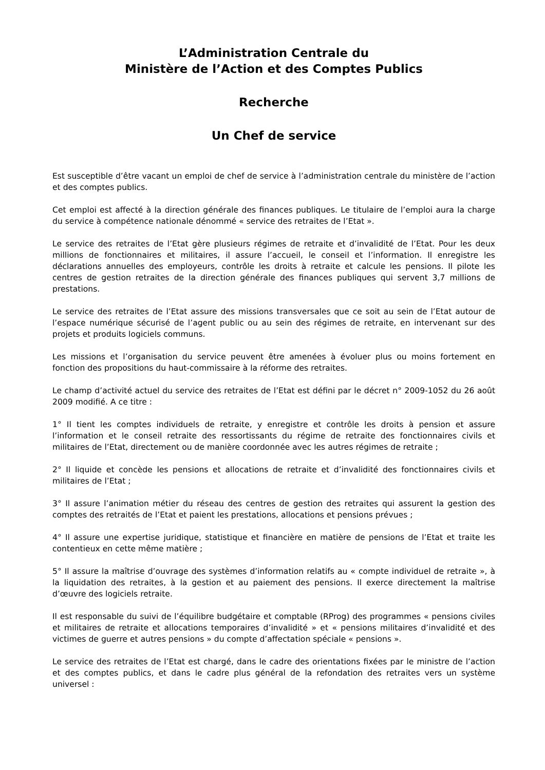L’Administration Centrale du
Ministère de l’Action et des Comptes Publics
Recherche
Un Chef de service
Est susceptible d’être vacant un emploi de chef de service à l’administration centrale du ministère de l’action et des comptes publics.
Cet emploi est affecté à la direction générale des finances publiques. Le titulaire de l’emploi aura la charge du service à compétence nationale dénommé « service des retraites de l’Etat ».
Le service des retraites de l’Etat gère plusieurs régimes de retraite et d’invalidité de l’Etat. Pour les deux millions de fonctionnaires et militaires, il assure l’accueil, le conseil et l’information. Il enregistre les déclarations annuelles des employeurs, contrôle les droits à retraite et calcule les pensions. Il pilote les centres de gestion retraites de la direction générale des finances publiques qui servent 3,7 millions de prestations.
Le service des retraites de l’Etat assure des missions transversales que ce soit au sein de l’Etat autour de l’espace numérique sécurisé de l’agent public ou au sein des régimes de retraite, en intervenant sur des projets et produits logiciels communs.
Les missions et l’organisation du service peuvent être amenées à évoluer plus ou moins fortement en fonction des propositions du haut-commissaire à la réforme des retraites.
Le champ d’activité actuel du service des retraites de l’Etat est défini par le décret n° 2009-1052 du 26 août 2009 modifié. A ce titre :
1° Il tient les comptes individuels de retraite, y enregistre et contrôle les droits à pension et assure l’information et le conseil retraite des ressortissants du régime de retraite des fonctionnaires civils et militaires de l’Etat, directement ou de manière coordonnée avec les autres régimes de retraite ;
2° Il liquide et concède les pensions et allocations de retraite et d’invalidité des fonctionnaires civils et militaires de l’Etat ;
3° Il assure l’animation métier du réseau des centres de gestion des retraites qui assurent la gestion des comptes des retraités de l’Etat et paient les prestations, allocations et pensions prévues ;
4° Il assure une expertise juridique, statistique et financière en matière de pensions de l’Etat et traite les contentieux en cette même matière ;
5° Il assure la maîtrise d’ouvrage des systèmes d’information relatifs au « compte individuel de retraite », à la liquidation des retraites, à la gestion et au paiement des pensions. Il exerce directement la maîtrise d’œuvre des logiciels retraite.
Il est responsable du suivi de l’équilibre budgétaire et comptable (RProg) des programmes « pensions civiles et militaires de retraite et allocations temporaires d’invalidité » et « pensions militaires d’invalidité et des victimes de guerre et autres pensions » du compte d’affectation spéciale « pensions ».
Le service des retraites de l’Etat est chargé, dans le cadre des orientations fixées par le ministre de l’action et des comptes publics, et dans le cadre plus général de la refondation des retraites vers un système universel :